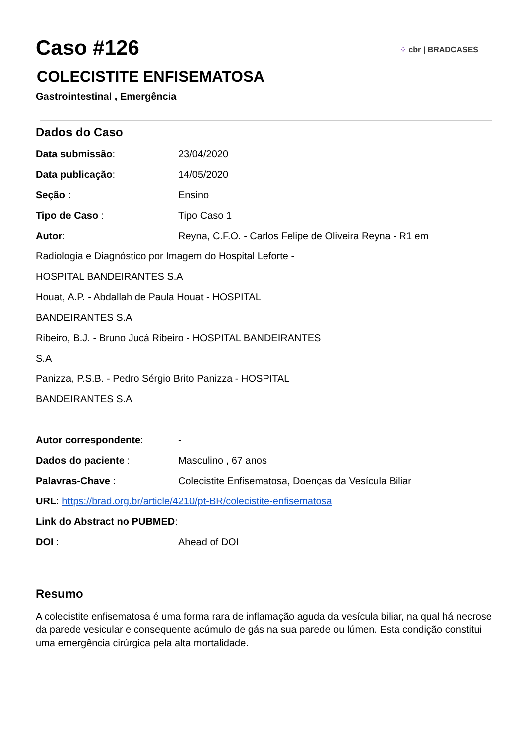⁘ cbr | BRADCASES
Caso #126
COLECISTITE ENFISEMATOSA
Gastrointestinal , Emergência
Dados do Caso
Data submissão: 23/04/2020
Data publicação: 14/05/2020
Seção : Ensino
Tipo de Caso : Tipo Caso 1
Autor: Reyna, C.F.O. - Carlos Felipe de Oliveira Reyna - R1 em
Radiologia e Diagnóstico por Imagem do Hospital Leforte -
HOSPITAL BANDEIRANTES S.A
Houat, A.P. - Abdallah de Paula Houat - HOSPITAL
BANDEIRANTES S.A
Ribeiro, B.J. - Bruno Jucá Ribeiro - HOSPITAL BANDEIRANTES
S.A
Panizza, P.S.B. - Pedro Sérgio Brito Panizza - HOSPITAL
BANDEIRANTES S.A
Autor correspondente: -
Dados do paciente : Masculino , 67 anos
Palavras-Chave : Colecistite Enfisematosa, Doenças da Vesícula Biliar
URL: https://brad.org.br/article/4210/pt-BR/colecistite-enfisematosa
Link do Abstract no PUBMED:
DOI : Ahead of DOI
Resumo
A colecistite enfisematosa é uma forma rara de inflamação aguda da vesícula biliar, na qual há necrose da parede vesicular e consequente acúmulo de gás na sua parede ou lúmen. Esta condição constitui uma emergência cirúrgica pela alta mortalidade.